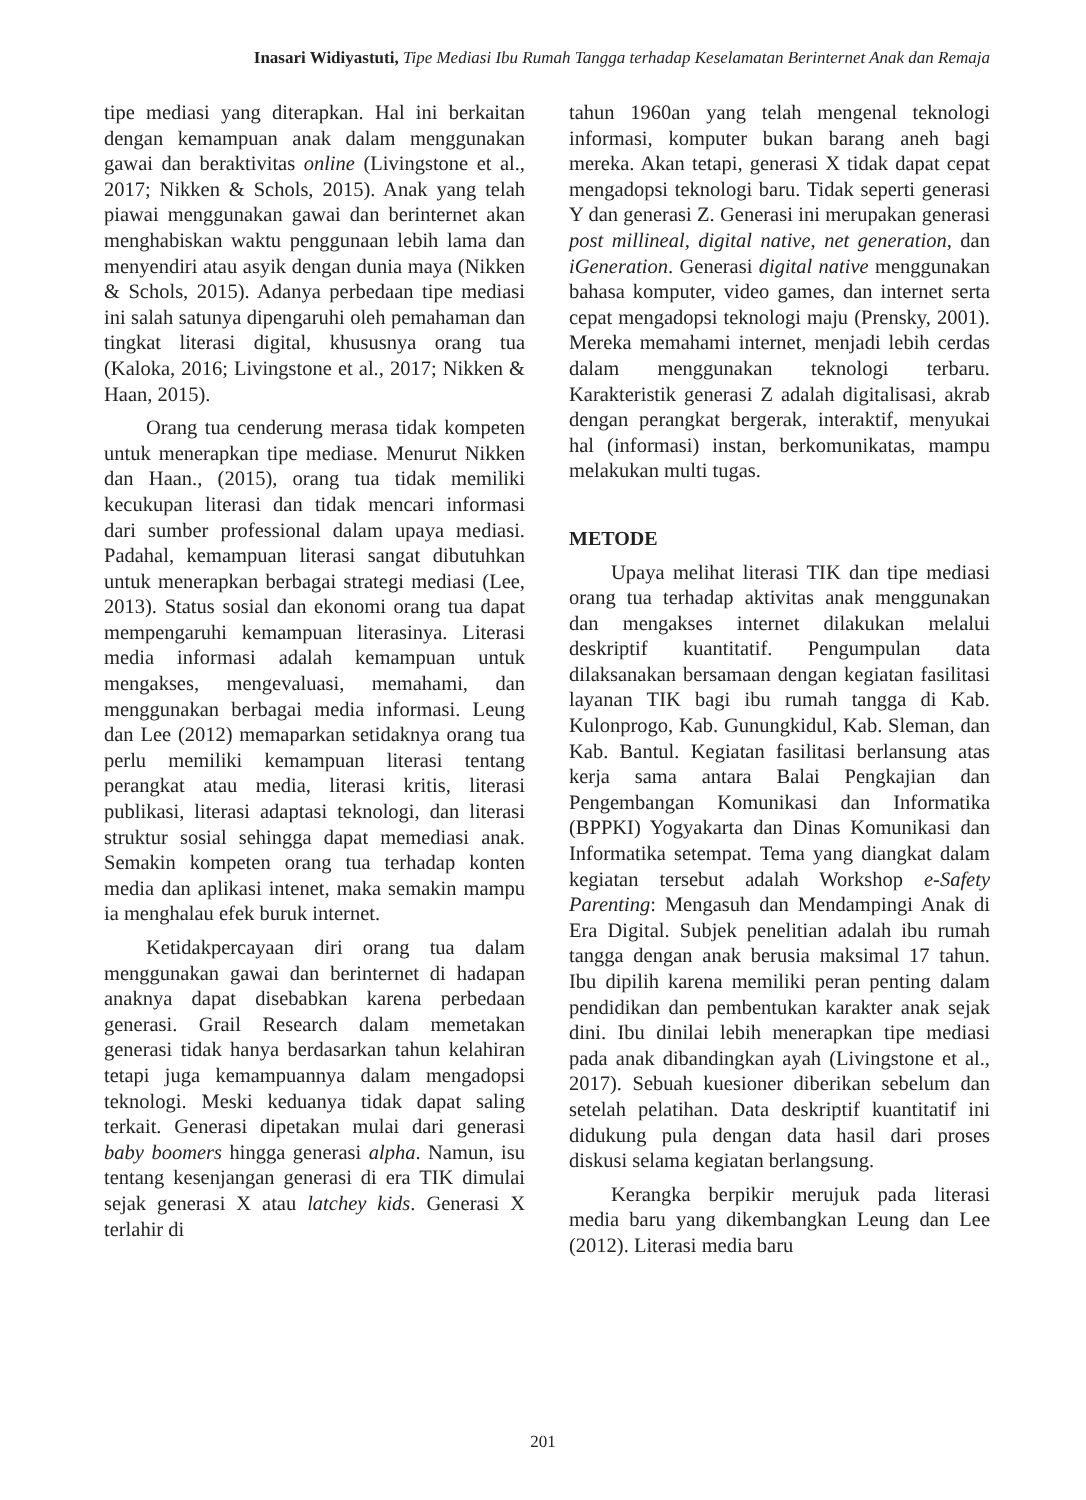Inasari Widiyastuti, Tipe Mediasi Ibu Rumah Tangga terhadap Keselamatan Berinternet Anak dan Remaja
tipe mediasi yang diterapkan. Hal ini berkaitan dengan kemampuan anak dalam menggunakan gawai dan beraktivitas online (Livingstone et al., 2017; Nikken & Schols, 2015). Anak yang telah piawai menggunakan gawai dan berinternet akan menghabiskan waktu penggunaan lebih lama dan menyendiri atau asyik dengan dunia maya (Nikken & Schols, 2015). Adanya perbedaan tipe mediasi ini salah satunya dipengaruhi oleh pemahaman dan tingkat literasi digital, khususnya orang tua (Kaloka, 2016; Livingstone et al., 2017; Nikken & Haan, 2015).
Orang tua cenderung merasa tidak kompeten untuk menerapkan tipe mediase. Menurut Nikken dan Haan., (2015), orang tua tidak memiliki kecukupan literasi dan tidak mencari informasi dari sumber professional dalam upaya mediasi. Padahal, kemampuan literasi sangat dibutuhkan untuk menerapkan berbagai strategi mediasi (Lee, 2013). Status sosial dan ekonomi orang tua dapat mempengaruhi kemampuan literasinya. Literasi media informasi adalah kemampuan untuk mengakses, mengevaluasi, memahami, dan menggunakan berbagai media informasi. Leung dan Lee (2012) memaparkan setidaknya orang tua perlu memiliki kemampuan literasi tentang perangkat atau media, literasi kritis, literasi publikasi, literasi adaptasi teknologi, dan literasi struktur sosial sehingga dapat memediasi anak. Semakin kompeten orang tua terhadap konten media dan aplikasi intenet, maka semakin mampu ia menghalau efek buruk internet.
Ketidakpercayaan diri orang tua dalam menggunakan gawai dan berinternet di hadapan anaknya dapat disebabkan karena perbedaan generasi. Grail Research dalam memetakan generasi tidak hanya berdasarkan tahun kelahiran tetapi juga kemampuannya dalam mengadopsi teknologi. Meski keduanya tidak dapat saling terkait. Generasi dipetakan mulai dari generasi baby boomers hingga generasi alpha. Namun, isu tentang kesenjangan generasi di era TIK dimulai sejak generasi X atau latchey kids. Generasi X terlahir di
tahun 1960an yang telah mengenal teknologi informasi, komputer bukan barang aneh bagi mereka. Akan tetapi, generasi X tidak dapat cepat mengadopsi teknologi baru. Tidak seperti generasi Y dan generasi Z. Generasi ini merupakan generasi post millineal, digital native, net generation, dan iGeneration. Generasi digital native menggunakan bahasa komputer, video games, dan internet serta cepat mengadopsi teknologi maju (Prensky, 2001). Mereka memahami internet, menjadi lebih cerdas dalam menggunakan teknologi terbaru. Karakteristik generasi Z adalah digitalisasi, akrab dengan perangkat bergerak, interaktif, menyukai hal (informasi) instan, berkomunikatas, mampu melakukan multi tugas.
METODE
Upaya melihat literasi TIK dan tipe mediasi orang tua terhadap aktivitas anak menggunakan dan mengakses internet dilakukan melalui deskriptif kuantitatif. Pengumpulan data dilaksanakan bersamaan dengan kegiatan fasilitasi layanan TIK bagi ibu rumah tangga di Kab. Kulonprogo, Kab. Gunungkidul, Kab. Sleman, dan Kab. Bantul. Kegiatan fasilitasi berlansung atas kerja sama antara Balai Pengkajian dan Pengembangan Komunikasi dan Informatika (BPPKI) Yogyakarta dan Dinas Komunikasi dan Informatika setempat. Tema yang diangkat dalam kegiatan tersebut adalah Workshop e-Safety Parenting: Mengasuh dan Mendampingi Anak di Era Digital. Subjek penelitian adalah ibu rumah tangga dengan anak berusia maksimal 17 tahun. Ibu dipilih karena memiliki peran penting dalam pendidikan dan pembentukan karakter anak sejak dini. Ibu dinilai lebih menerapkan tipe mediasi pada anak dibandingkan ayah (Livingstone et al., 2017). Sebuah kuesioner diberikan sebelum dan setelah pelatihan. Data deskriptif kuantitatif ini didukung pula dengan data hasil dari proses diskusi selama kegiatan berlangsung.
Kerangka berpikir merujuk pada literasi media baru yang dikembangkan Leung dan Lee (2012). Literasi media baru
201